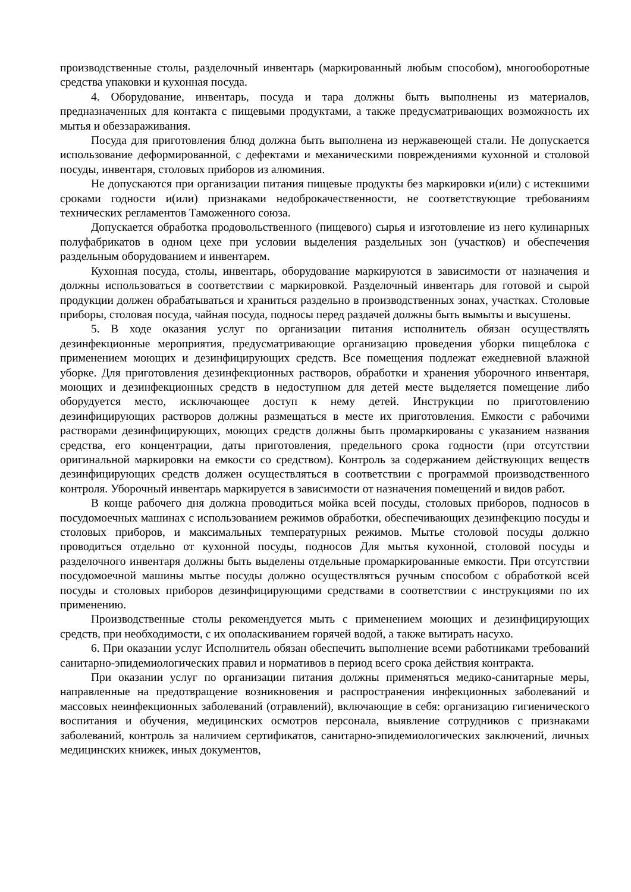производственные столы, разделочный инвентарь (маркированный любым способом), многооборотные средства упаковки и кухонная посуда.
4. Оборудование, инвентарь, посуда и тара должны быть выполнены из материалов, предназначенных для контакта с пищевыми продуктами, а также предусматривающих возможность их мытья и обеззараживания.
Посуда для приготовления блюд должна быть выполнена из нержавеющей стали. Не допускается использование деформированной, с дефектами и механическими повреждениями кухонной и столовой посуды, инвентаря, столовых приборов из алюминия.
Не допускаются при организации питания пищевые продукты без маркировки и(или) с истекшими сроками годности и(или) признаками недоброкачественности, не соответствующие требованиям технических регламентов Таможенного союза.
Допускается обработка продовольственного (пищевого) сырья и изготовление из него кулинарных полуфабрикатов в одном цехе при условии выделения раздельных зон (участков) и обеспечения раздельным оборудованием и инвентарем.
Кухонная посуда, столы, инвентарь, оборудование маркируются в зависимости от назначения и должны использоваться в соответствии с маркировкой. Разделочный инвентарь для готовой и сырой продукции должен обрабатываться и храниться раздельно в производственных зонах, участках. Столовые приборы, столовая посуда, чайная посуда, подносы перед раздачей должны быть вымыты и высушены.
5. В ходе оказания услуг по организации питания исполнитель обязан осуществлять дезинфекционные мероприятия, предусматривающие организацию проведения уборки пищеблока с применением моющих и дезинфицирующих средств. Все помещения подлежат ежедневной влажной уборке. Для приготовления дезинфекционных растворов, обработки и хранения уборочного инвентаря, моющих и дезинфекционных средств в недоступном для детей месте выделяется помещение либо оборудуется место, исключающее доступ к нему детей. Инструкции по приготовлению дезинфицирующих растворов должны размещаться в месте их приготовления. Емкости с рабочими растворами дезинфицирующих, моющих средств должны быть промаркированы с указанием названия средства, его концентрации, даты приготовления, предельного срока годности (при отсутствии оригинальной маркировки на емкости со средством). Контроль за содержанием действующих веществ дезинфицирующих средств должен осуществляться в соответствии с программой производственного контроля. Уборочный инвентарь маркируется в зависимости от назначения помещений и видов работ.
В конце рабочего дня должна проводиться мойка всей посуды, столовых приборов, подносов в посудомоечных машинах с использованием режимов обработки, обеспечивающих дезинфекцию посуды и столовых приборов, и максимальных температурных режимов. Мытье столовой посуды должно проводиться отдельно от кухонной посуды, подносов Для мытья кухонной, столовой посуды и разделочного инвентаря должны быть выделены отдельные промаркированные емкости. При отсутствии посудомоечной машины мытье посуды должно осуществляться ручным способом с обработкой всей посуды и столовых приборов дезинфицирующими средствами в соответствии с инструкциями по их применению.
Производственные столы рекомендуется мыть с применением моющих и дезинфицирующих средств, при необходимости, с их ополаскиванием горячей водой, а также вытирать насухо.
6. При оказании услуг Исполнитель обязан обеспечить выполнение всеми работниками требований санитарно-эпидемиологических правил и нормативов в период всего срока действия контракта.
При оказании услуг по организации питания должны применяться медико-санитарные меры, направленные на предотвращение возникновения и распространения инфекционных заболеваний и массовых неинфекционных заболеваний (отравлений), включающие в себя: организацию гигиенического воспитания и обучения, медицинских осмотров персонала, выявление сотрудников с признаками заболеваний, контроль за наличием сертификатов, санитарно-эпидемиологических заключений, личных медицинских книжек, иных документов,